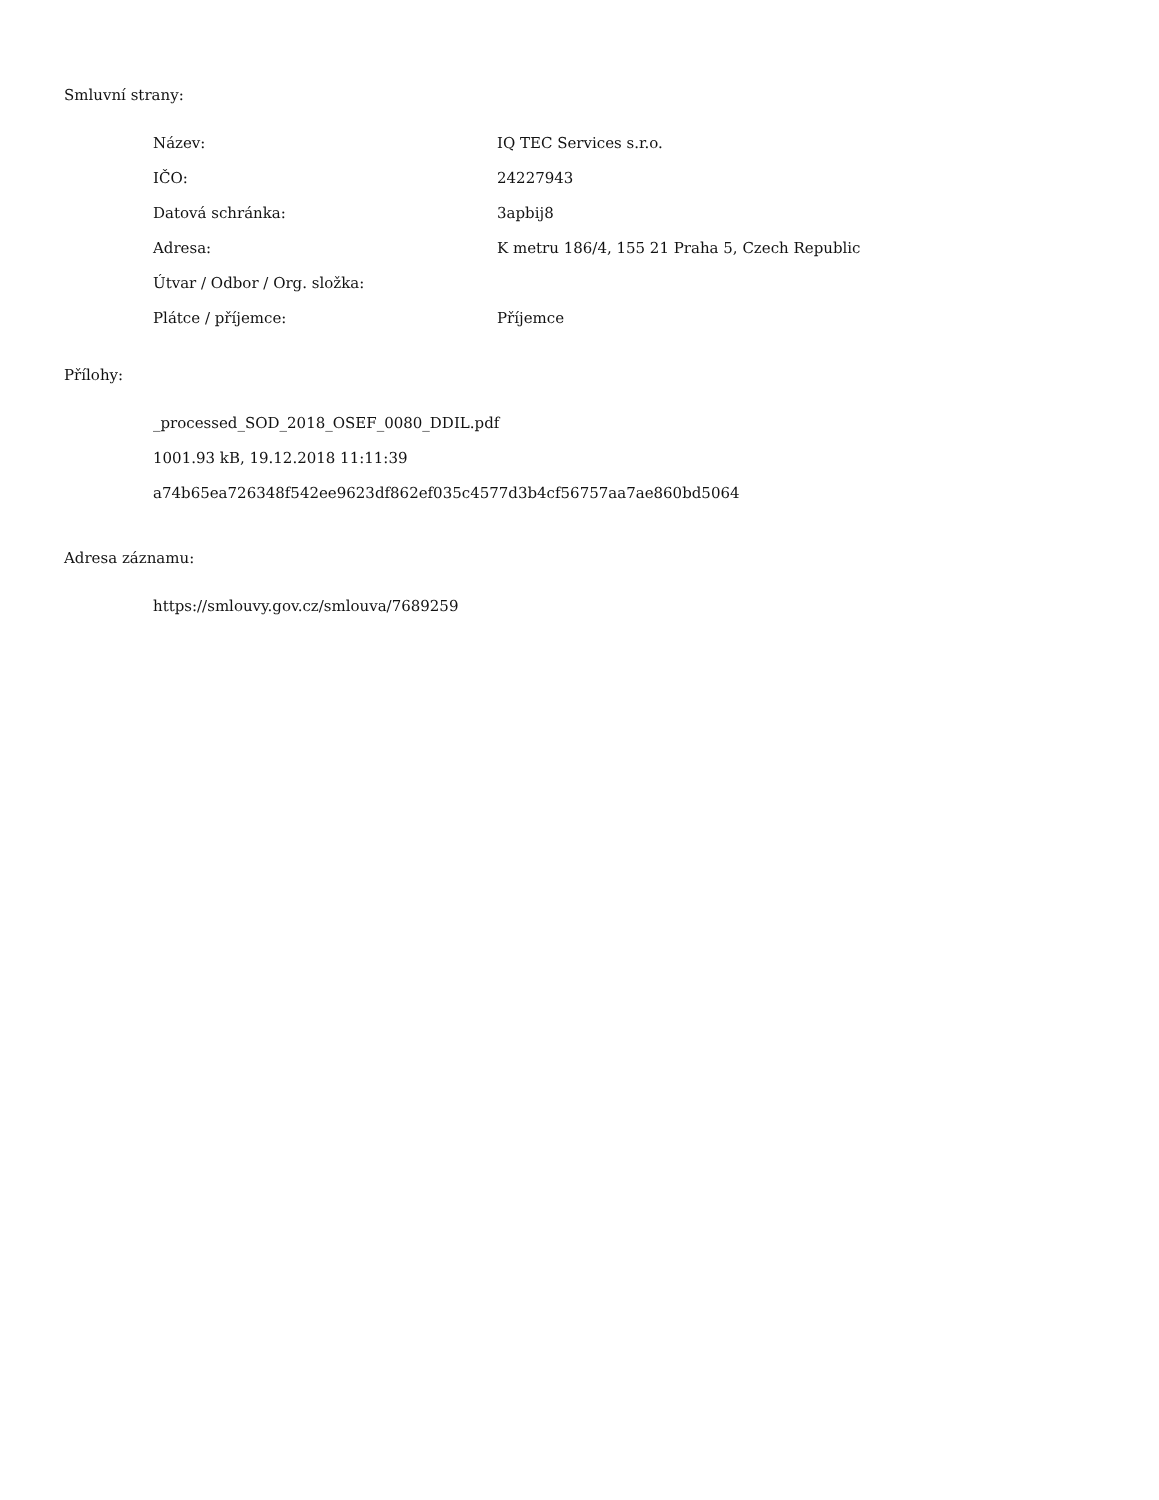Smluvní strany:
| Název: | IQ TEC Services s.r.o. |
| IČO: | 24227943 |
| Datová schránka: | 3apbij8 |
| Adresa: | K metru 186/4, 155 21 Praha 5, Czech Republic |
| Útvar / Odbor / Org. složka: | |
| Plátce / příjemce: | Příjemce |
Přílohy:
_processed_SOD_2018_OSEF_0080_DDIL.pdf
1001.93 kB, 19.12.2018 11:11:39
a74b65ea726348f542ee9623df862ef035c4577d3b4cf56757aa7ae860bd5064
Adresa záznamu:
https://smlouvy.gov.cz/smlouva/7689259